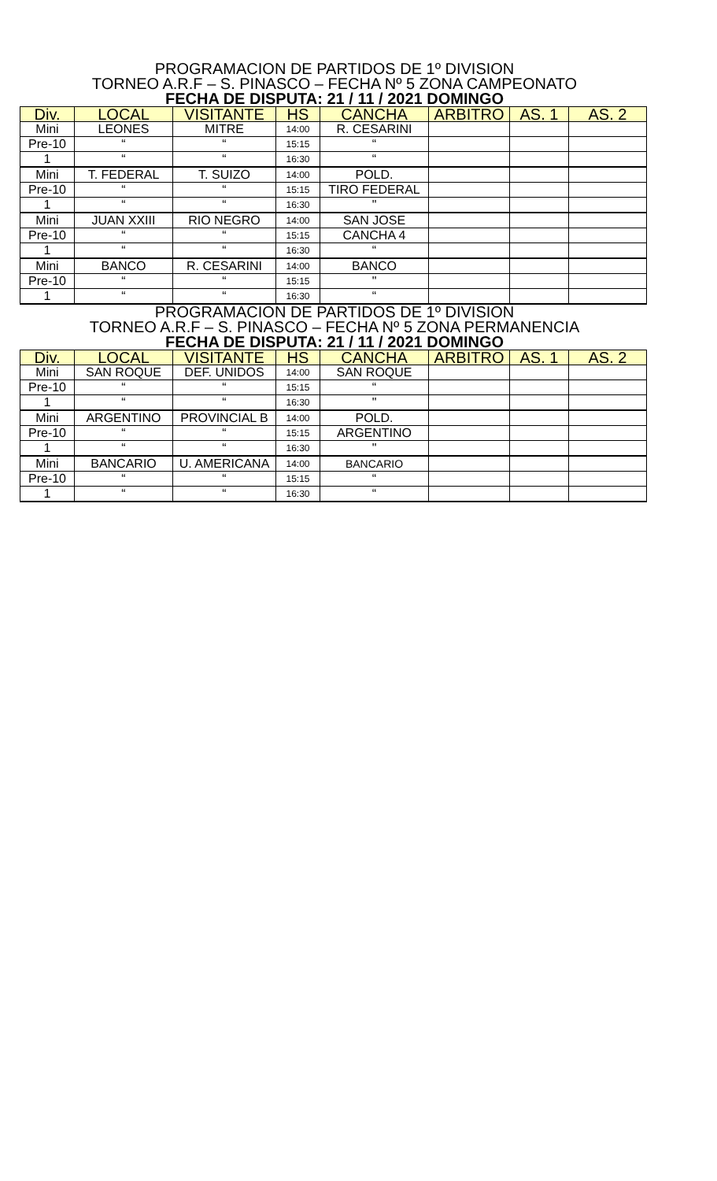PROGRAMACION DE PARTIDOS DE 1º DIVISION
TORNEO A.R.F – S. PINASCO – FECHA Nº 5 ZONA CAMPEONATO
FECHA DE DISPUTA: 21 / 11 / 2021 DOMINGO
| Div. | LOCAL | VISITANTE | HS | CANCHA | ARBITRO | AS. 1 | AS. 2 |
| --- | --- | --- | --- | --- | --- | --- | --- |
| Mini | LEONES | MITRE | 14:00 | R. CESARINI | | | |
| Pre-10 | “ | “ | 15:15 | “ | | | |
| 1 | “ | “ | 16:30 | “ | | | |
| Mini | T. FEDERAL | T. SUIZO | 14:00 | POLD. | | | |
| Pre-10 | “ | “ | 15:15 | TIRO FEDERAL | | | |
| 1 | “ | “ | 16:30 | " | | | |
| Mini | JUAN XXIII | RIO NEGRO | 14:00 | SAN JOSE | | | |
| Pre-10 | “ | “ | 15:15 | CANCHA 4 | | | |
| 1 | “ | “ | 16:30 | “ | | | |
| Mini | BANCO | R. CESARINI | 14:00 | BANCO | | | |
| Pre-10 | “ | “ | 15:15 | " | | | |
| 1 | “ | “ | 16:30 | “ | | | |
PROGRAMACION DE PARTIDOS DE 1º DIVISION
TORNEO A.R.F – S. PINASCO – FECHA Nº 5 ZONA PERMANENCIA
FECHA DE DISPUTA: 21 / 11 / 2021 DOMINGO
| Div. | LOCAL | VISITANTE | HS | CANCHA | ARBITRO | AS. 1 | AS. 2 |
| --- | --- | --- | --- | --- | --- | --- | --- |
| Mini | SAN ROQUE | DEF. UNIDOS | 14:00 | SAN ROQUE | | | |
| Pre-10 | “ | “ | 15:15 | “ | | | |
| 1 | “ | “ | 16:30 | " | | | |
| Mini | ARGENTINO | PROVINCIAL B | 14:00 | POLD. | | | |
| Pre-10 | “ | “ | 15:15 | ARGENTINO | | | |
| 1 | “ | “ | 16:30 | " | | | |
| Mini | BANCARIO | U. AMERICANA | 14:00 | BANCARIO | | | |
| Pre-10 | “ | “ | 15:15 | “ | | | |
| 1 | “ | “ | 16:30 | “ | | | |